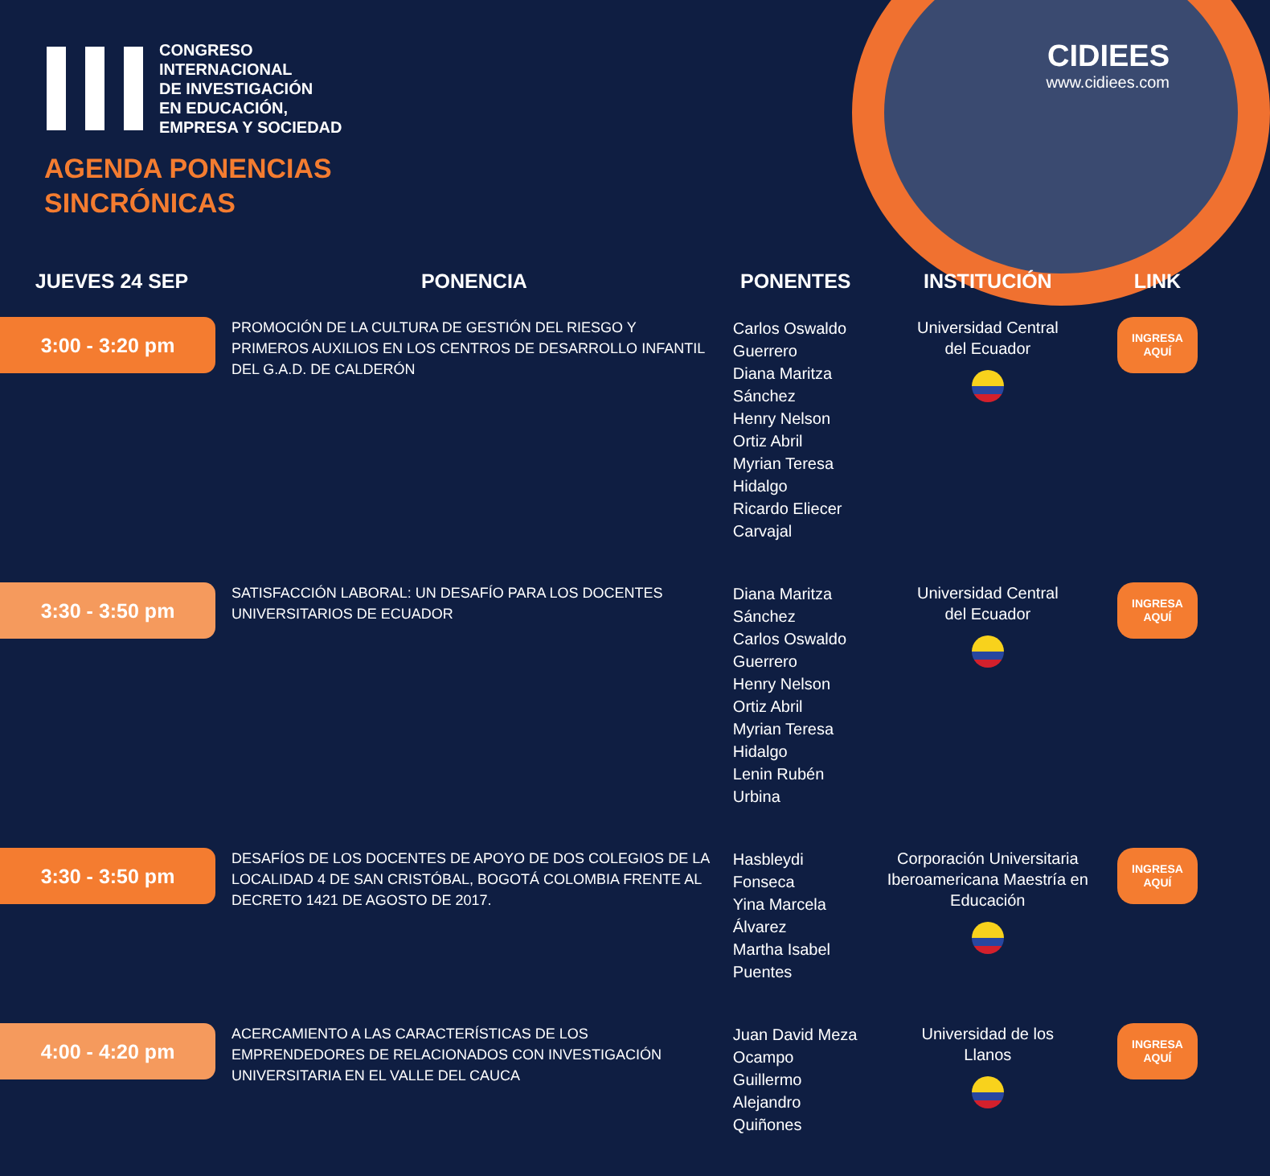CIDIEES
www.cidiees.com
CONGRESO
INTERNACIONAL
DE INVESTIGACIÓN
EN EDUCACIÓN,
EMPRESA Y SOCIEDAD
AGENDA PONENCIAS
SINCRÓNICAS
| JUEVES 24 SEP | PONENCIA | PONENTES | INSTITUCIÓN | LINK |
| --- | --- | --- | --- | --- |
| 3:00 - 3:20 pm | PROMOCIÓN DE LA CULTURA DE GESTIÓN DEL RIESGO Y PRIMEROS AUXILIOS EN LOS CENTROS DE DESARROLLO INFANTIL DEL G.A.D. DE CALDERÓN | Carlos Oswaldo Guerrero Diana Maritza Sánchez Henry Nelson Ortiz Abril Myrian Teresa Hidalgo Ricardo Eliecer Carvajal | Universidad Central del Ecuador | INGRESA AQUÍ |
| 3:30 - 3:50 pm | SATISFACCIÓN LABORAL: UN DESAFÍO PARA LOS DOCENTES UNIVERSITARIOS DE ECUADOR | Diana Maritza Sánchez Carlos Oswaldo Guerrero Henry Nelson Ortiz Abril Myrian Teresa Hidalgo Lenin Rubén Urbina | Universidad Central del Ecuador | INGRESA AQUÍ |
| 3:30 - 3:50 pm | DESAFÍOS DE LOS DOCENTES DE APOYO DE DOS COLEGIOS DE LA LOCALIDAD 4 DE SAN CRISTÓBAL, BOGOTÁ COLOMBIA FRENTE AL DECRETO 1421 DE AGOSTO DE 2017. | Hasbleydi Fonseca Yina Marcela Álvarez Martha Isabel Puentes | Corporación Universitaria Iberoamericana Maestría en Educación | INGRESA AQUÍ |
| 4:00 - 4:20 pm | ACERCAMIENTO A LAS CARACTERÍSTICAS DE LOS EMPRENDEDORES DE RELACIONADOS CON INVESTIGACIÓN UNIVERSITARIA EN EL VALLE DEL CAUCA | Juan David Meza Ocampo Guillermo Alejandro Quiñones | Universidad de los Llanos | INGRESA AQUÍ |